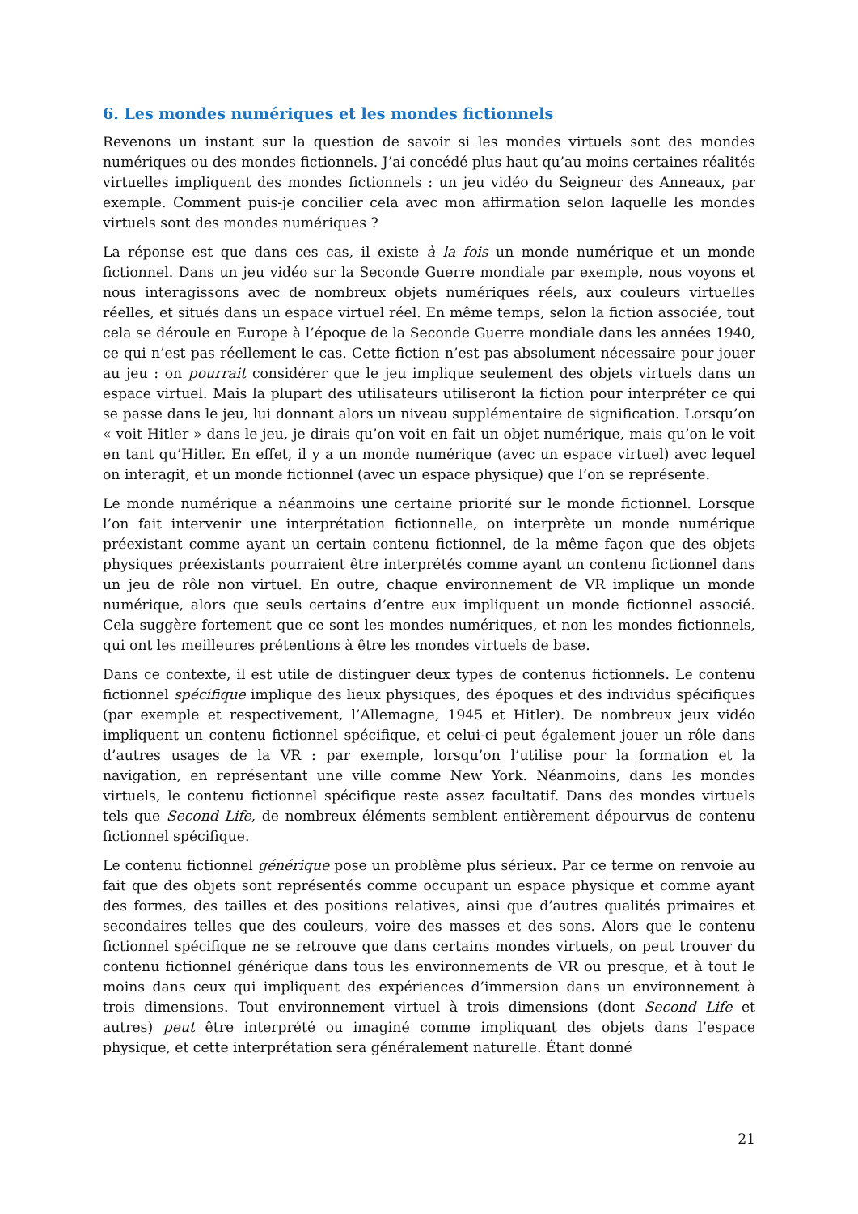6. Les mondes numériques et les mondes fictionnels
Revenons un instant sur la question de savoir si les mondes virtuels sont des mondes numériques ou des mondes fictionnels. J’ai concédé plus haut qu’au moins certaines réalités virtuelles impliquent des mondes fictionnels : un jeu vidéo du Seigneur des Anneaux, par exemple. Comment puis-je concilier cela avec mon affirmation selon laquelle les mondes virtuels sont des mondes numériques ?
La réponse est que dans ces cas, il existe à la fois un monde numérique et un monde fictionnel. Dans un jeu vidéo sur la Seconde Guerre mondiale par exemple, nous voyons et nous interagissons avec de nombreux objets numériques réels, aux couleurs virtuelles réelles, et situés dans un espace virtuel réel. En même temps, selon la fiction associée, tout cela se déroule en Europe à l’époque de la Seconde Guerre mondiale dans les années 1940, ce qui n’est pas réellement le cas. Cette fiction n’est pas absolument nécessaire pour jouer au jeu : on pourrait considérer que le jeu implique seulement des objets virtuels dans un espace virtuel. Mais la plupart des utilisateurs utiliseront la fiction pour interpréter ce qui se passe dans le jeu, lui donnant alors un niveau supplémentaire de signification. Lorsqu’on « voit Hitler » dans le jeu, je dirais qu’on voit en fait un objet numérique, mais qu’on le voit en tant qu’Hitler. En effet, il y a un monde numérique (avec un espace virtuel) avec lequel on interagit, et un monde fictionnel (avec un espace physique) que l’on se représente.
Le monde numérique a néanmoins une certaine priorité sur le monde fictionnel. Lorsque l’on fait intervenir une interprétation fictionnelle, on interprète un monde numérique préexistant comme ayant un certain contenu fictionnel, de la même façon que des objets physiques préexistants pourraient être interprétés comme ayant un contenu fictionnel dans un jeu de rôle non virtuel. En outre, chaque environnement de VR implique un monde numérique, alors que seuls certains d’entre eux impliquent un monde fictionnel associé. Cela suggère fortement que ce sont les mondes numériques, et non les mondes fictionnels, qui ont les meilleures prétentions à être les mondes virtuels de base.
Dans ce contexte, il est utile de distinguer deux types de contenus fictionnels. Le contenu fictionnel spécifique implique des lieux physiques, des époques et des individus spécifiques (par exemple et respectivement, l’Allemagne, 1945 et Hitler). De nombreux jeux vidéo impliquent un contenu fictionnel spécifique, et celui-ci peut également jouer un rôle dans d’autres usages de la VR : par exemple, lorsqu’on l’utilise pour la formation et la navigation, en représentant une ville comme New York. Néanmoins, dans les mondes virtuels, le contenu fictionnel spécifique reste assez facultatif. Dans des mondes virtuels tels que Second Life, de nombreux éléments semblent entièrement dépourvus de contenu fictionnel spécifique.
Le contenu fictionnel générique pose un problème plus sérieux. Par ce terme on renvoie au fait que des objets sont représentés comme occupant un espace physique et comme ayant des formes, des tailles et des positions relatives, ainsi que d’autres qualités primaires et secondaires telles que des couleurs, voire des masses et des sons. Alors que le contenu fictionnel spécifique ne se retrouve que dans certains mondes virtuels, on peut trouver du contenu fictionnel générique dans tous les environnements de VR ou presque, et à tout le moins dans ceux qui impliquent des expériences d’immersion dans un environnement à trois dimensions. Tout environnement virtuel à trois dimensions (dont Second Life et autres) peut être interprété ou imaginé comme impliquant des objets dans l’espace physique, et cette interprétation sera généralement naturelle. Étant donné
21